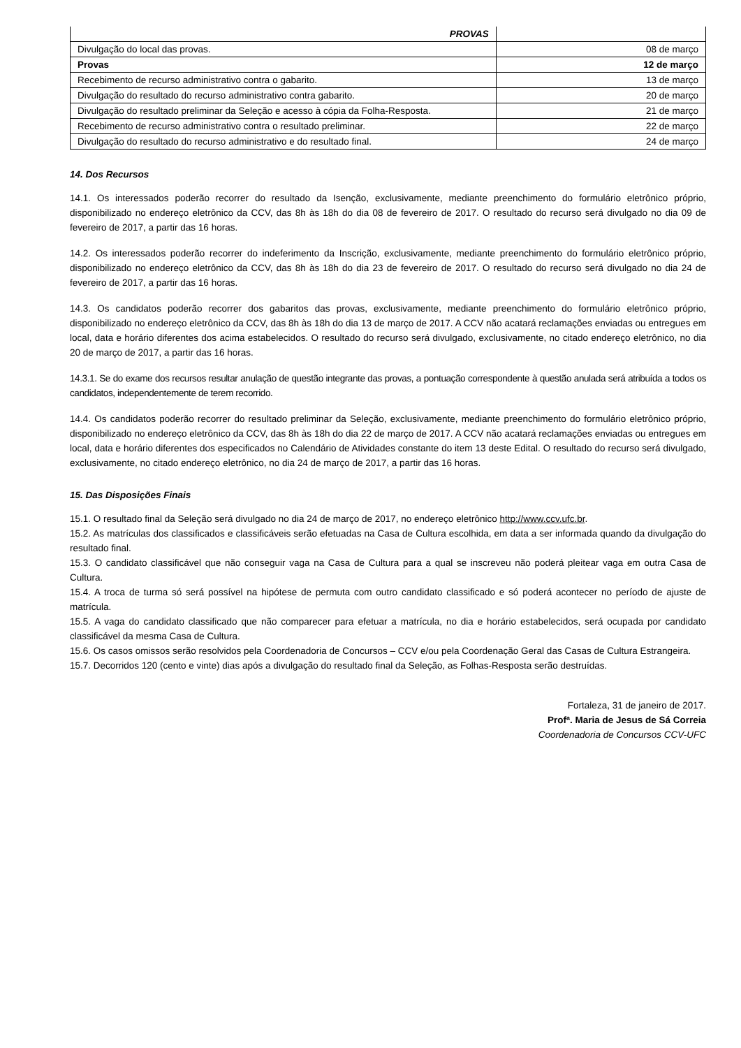| PROVAS | |
| Divulgação do local das provas. | 08 de março |
| Provas | 12 de março |
| Recebimento de recurso administrativo contra o gabarito. | 13 de março |
| Divulgação do resultado do recurso administrativo contra gabarito. | 20 de março |
| Divulgação do resultado preliminar da Seleção e acesso à cópia da Folha-Resposta. | 21 de março |
| Recebimento de recurso administrativo contra o resultado preliminar. | 22 de março |
| Divulgação do resultado do recurso administrativo e do resultado final. | 24 de março |
14. Dos Recursos
14.1. Os interessados poderão recorrer do resultado da Isenção, exclusivamente, mediante preenchimento do formulário eletrônico próprio, disponibilizado no endereço eletrônico da CCV, das 8h às 18h do dia 08 de fevereiro de 2017. O resultado do recurso será divulgado no dia 09 de fevereiro de 2017, a partir das 16 horas.
14.2. Os interessados poderão recorrer do indeferimento da Inscrição, exclusivamente, mediante preenchimento do formulário eletrônico próprio, disponibilizado no endereço eletrônico da CCV, das 8h às 18h do dia 23 de fevereiro de 2017. O resultado do recurso será divulgado no dia 24 de fevereiro de 2017, a partir das 16 horas.
14.3. Os candidatos poderão recorrer dos gabaritos das provas, exclusivamente, mediante preenchimento do formulário eletrônico próprio, disponibilizado no endereço eletrônico da CCV, das 8h às 18h do dia 13 de março de 2017. A CCV não acatará reclamações enviadas ou entregues em local, data e horário diferentes dos acima estabelecidos. O resultado do recurso será divulgado, exclusivamente, no citado endereço eletrônico, no dia 20 de março de 2017, a partir das 16 horas.
14.3.1. Se do exame dos recursos resultar anulação de questão integrante das provas, a pontuação correspondente à questão anulada será atribuída a todos os candidatos, independentemente de terem recorrido.
14.4. Os candidatos poderão recorrer do resultado preliminar da Seleção, exclusivamente, mediante preenchimento do formulário eletrônico próprio, disponibilizado no endereço eletrônico da CCV, das 8h às 18h do dia 22 de março de 2017. A CCV não acatará reclamações enviadas ou entregues em local, data e horário diferentes dos especificados no Calendário de Atividades constante do item 13 deste Edital. O resultado do recurso será divulgado, exclusivamente, no citado endereço eletrônico, no dia 24 de março de 2017, a partir das 16 horas.
15. Das Disposições Finais
15.1. O resultado final da Seleção será divulgado no dia 24 de março de 2017, no endereço eletrônico http://www.ccv.ufc.br.
15.2. As matrículas dos classificados e classificáveis serão efetuadas na Casa de Cultura escolhida, em data a ser informada quando da divulgação do resultado final.
15.3. O candidato classificável que não conseguir vaga na Casa de Cultura para a qual se inscreveu não poderá pleitear vaga em outra Casa de Cultura.
15.4. A troca de turma só será possível na hipótese de permuta com outro candidato classificado e só poderá acontecer no período de ajuste de matrícula.
15.5. A vaga do candidato classificado que não comparecer para efetuar a matrícula, no dia e horário estabelecidos, será ocupada por candidato classificável da mesma Casa de Cultura.
15.6. Os casos omissos serão resolvidos pela Coordenadoria de Concursos – CCV e/ou pela Coordenação Geral das Casas de Cultura Estrangeira.
15.7. Decorridos 120 (cento e vinte) dias após a divulgação do resultado final da Seleção, as Folhas-Resposta serão destruídas.
Fortaleza, 31 de janeiro de 2017.
Profª. Maria de Jesus de Sá Correia
Coordenadoria de Concursos CCV-UFC